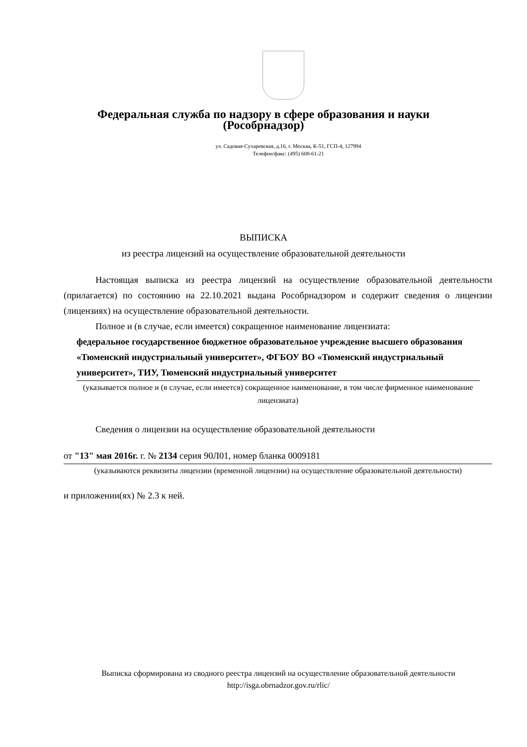Федеральная служба по надзору в сфере образования и науки
(Рособрнадзор)
ул. Садовая-Сухаревская, д.16, г. Москва, К-51, ГСП-4, 127994
Телефон/факс: (495) 608-61-21
ВЫПИСКА
из реестра лицензий на осуществление образовательной деятельности
Настоящая выписка из реестра лицензий на осуществление образовательной деятельности (прилагается) по состоянию на 22.10.2021 выдана Рособрнадзором и содержит сведения о лицензии (лицензиях) на осуществление образовательной деятельности.
Полное и (в случае, если имеется) сокращенное наименование лицензиата:
федеральное государственное бюджетное образовательное учреждение высшего образования «Тюменский индустриальный университет», ФГБОУ ВО «Тюменский индустриальный университет», ТИУ, Тюменский индустриальный университет
(указывается полное и (в случае, если имеется) сокращенное наименование, в том числе фирменное наименование лицензиата)
Сведения о лицензии на осуществление образовательной деятельности
от "13" мая 2016г. г. № 2134 серия 90Л01, номер бланка 0009181
(указываются реквизиты лицензии (временной лицензии) на осуществление образовательной деятельности)
и приложении(ях) № 2.3 к ней.
Выписка сформирована из сводного реестра лицензий на осуществление образовательной деятельности http://isga.obrnadzor.gov.ru/rlic/